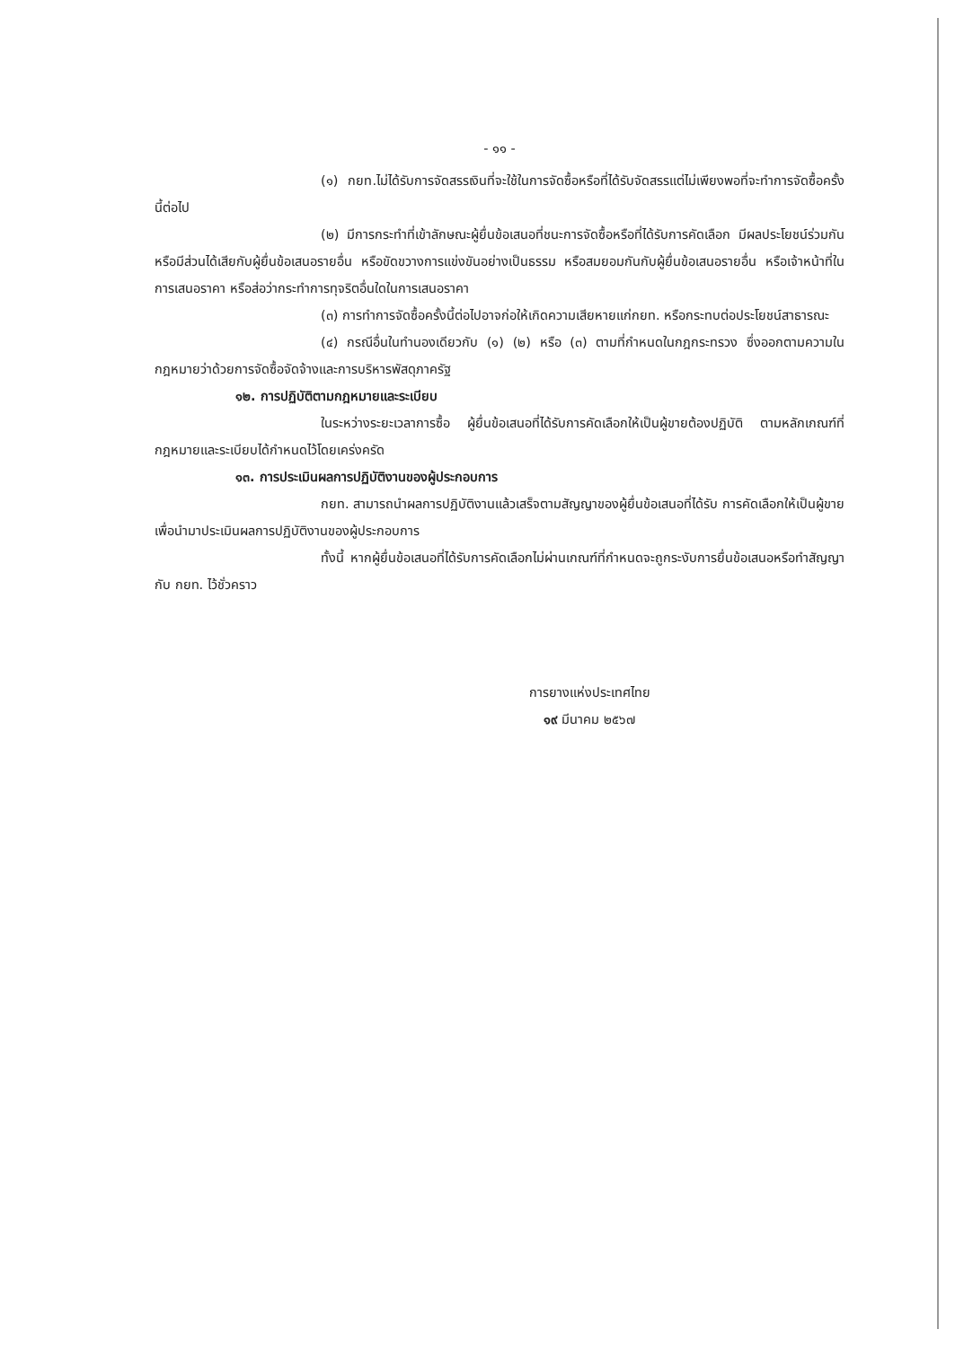- ๑๑ -
(๑) กยท.ไม่ได้รับการจัดสรรเงินที่จะใช้ในการจัดซื้อหรือที่ได้รับจัดสรรแต่ไม่เพียงพอที่จะทำการจัดซื้อครั้งนี้ต่อไป
(๒) มีการกระทำที่เข้าลักษณะผู้ยื่นข้อเสนอที่ชนะการจัดซื้อหรือที่ได้รับการคัดเลือก มีผลประโยชน์ร่วมกัน หรือมีส่วนได้เสียกับผู้ยื่นข้อเสนอรายอื่น หรือขัดขวางการแข่งขันอย่างเป็นธรรม หรือสมยอมกันกับผู้ยื่นข้อเสนอรายอื่น หรือเจ้าหน้าที่ในการเสนอราคา หรือส่อว่ากระทำการทุจริตอื่นใดในการเสนอราคา
(๓) การทำการจัดซื้อครั้งนี้ต่อไปอาจก่อให้เกิดความเสียหายแก่กยท. หรือกระทบต่อประโยชน์สาธารณะ
(๔) กรณีอื่นในทำนองเดียวกับ (๑) (๒) หรือ (๓) ตามที่กำหนดในกฎกระทรวง ซึ่งออกตามความในกฎหมายว่าด้วยการจัดซื้อจัดจ้างและการบริหารพัสดุภาครัฐ
๑๒. การปฏิบัติตามกฎหมายและระเบียบ
ในระหว่างระยะเวลาการซื้อ ผู้ยื่นข้อเสนอที่ได้รับการคัดเลือกให้เป็นผู้ขายต้องปฏิบัติ ตามหลักเกณฑ์ที่กฎหมายและระเบียบได้กำหนดไว้โดยเคร่งครัด
๑๓. การประเมินผลการปฏิบัติงานของผู้ประกอบการ
กยท. สามารถนำผลการปฏิบัติงานแล้วเสร็จตามสัญญาของผู้ยื่นข้อเสนอที่ได้รับ การคัดเลือกให้เป็นผู้ขายเพื่อนำมาประเมินผลการปฏิบัติงานของผู้ประกอบการ
ทั้งนี้ หากผู้ยื่นข้อเสนอที่ได้รับการคัดเลือกไม่ผ่านเกณฑ์ที่กำหนดจะถูกระงับการยื่นข้อเสนอหรือทำสัญญากับ กยท. ไว้ชั่วคราว
การยางแห่งประเทศไทย
๑๙ มีนาคม ๒๕๖๗